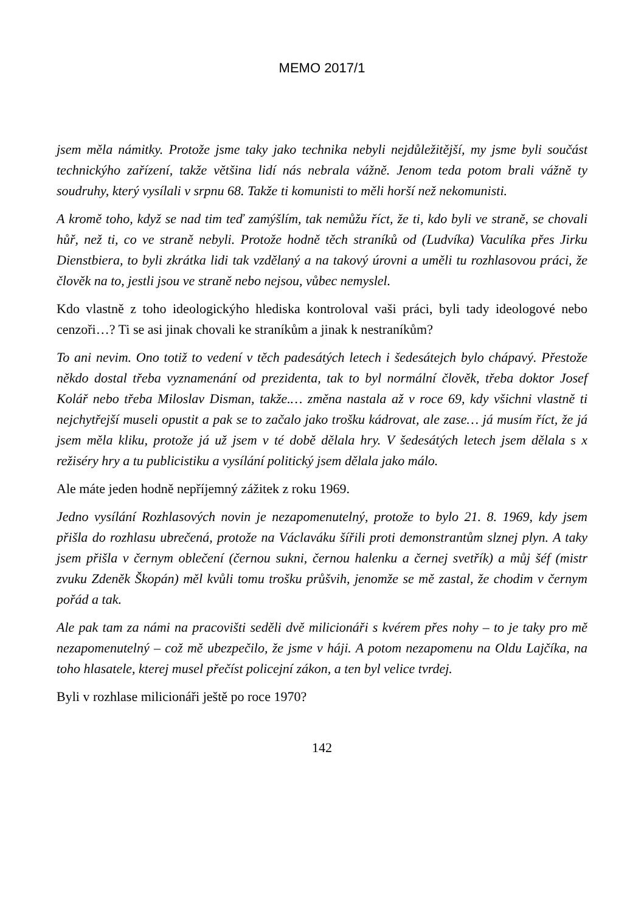MEMO 2017/1
jsem měla námitky. Protože jsme taky jako technika nebyli nejdůležitější, my jsme byli součást technickýho zařízení, takže většina lidí nás nebrala vážně. Jenom teda potom brali vážně ty soudruhy, který vysílali v srpnu 68. Takže ti komunisti to měli horší než nekomunisti.
A kromě toho, když se nad tim teď zamýšlím, tak nemůžu říct, že ti, kdo byli ve straně, se chovali hůř, než ti, co ve straně nebyli. Protože hodně těch straníků od (Ludvíka) Vaculíka přes Jirku Dienstbiera, to byli zkrátka lidi tak vzdělaný a na takový úrovni a uměli tu rozhlasovou práci, že člověk na to, jestli jsou ve straně nebo nejsou, vůbec nemyslel.
Kdo vlastně z toho ideologickýho hlediska kontroloval vaši práci, byli tady ideologové nebo cenzoři…? Ti se asi jinak chovali ke straníkům a jinak k nestraníkům?
To ani nevim. Ono totiž to vedení v těch padesátých letech i šedesátejch bylo chápavý. Přestože někdo dostal třeba vyznamenání od prezidenta, tak to byl normální člověk, třeba doktor Josef Kolář nebo třeba Miloslav Disman, takže.… změna nastala až v roce 69, kdy všichni vlastně ti nejchytřejší museli opustit a pak se to začalo jako trošku kádrovat, ale zase… já musím říct, že já jsem měla kliku, protože já už jsem v té době dělala hry. V šedesátých letech jsem dělala s x režiséry hry a tu publicistiku a vysílání politický jsem dělala jako málo.
Ale máte jeden hodně nepříjemný zážitek z roku 1969.
Jedno vysílání Rozhlasových novin je nezapomenutelný, protože to bylo 21. 8. 1969, kdy jsem přišla do rozhlasu ubrečená, protože na Václaváku šířili proti demonstrantům slznej plyn. A taky jsem přišla v černym oblečení (černou sukni, černou halenku a černej svetřík) a můj šéf (mistr zvuku Zdeněk Škopán) měl kvůli tomu trošku průšvih, jenomže se mě zastal, že chodim v černym pořád a tak.
Ale pak tam za námi na pracovišti seděli dvě milicionáři s kvérem přes nohy – to je taky pro mě nezapomenutelný – což mě ubezpečilo, že jsme v háji. A potom nezapomenu na Oldu Lajčíka, na toho hlasatele, kterej musel přečíst policejní zákon, a ten byl velice tvrdej.
Byli v rozhlase milicionáři ještě po roce 1970?
142